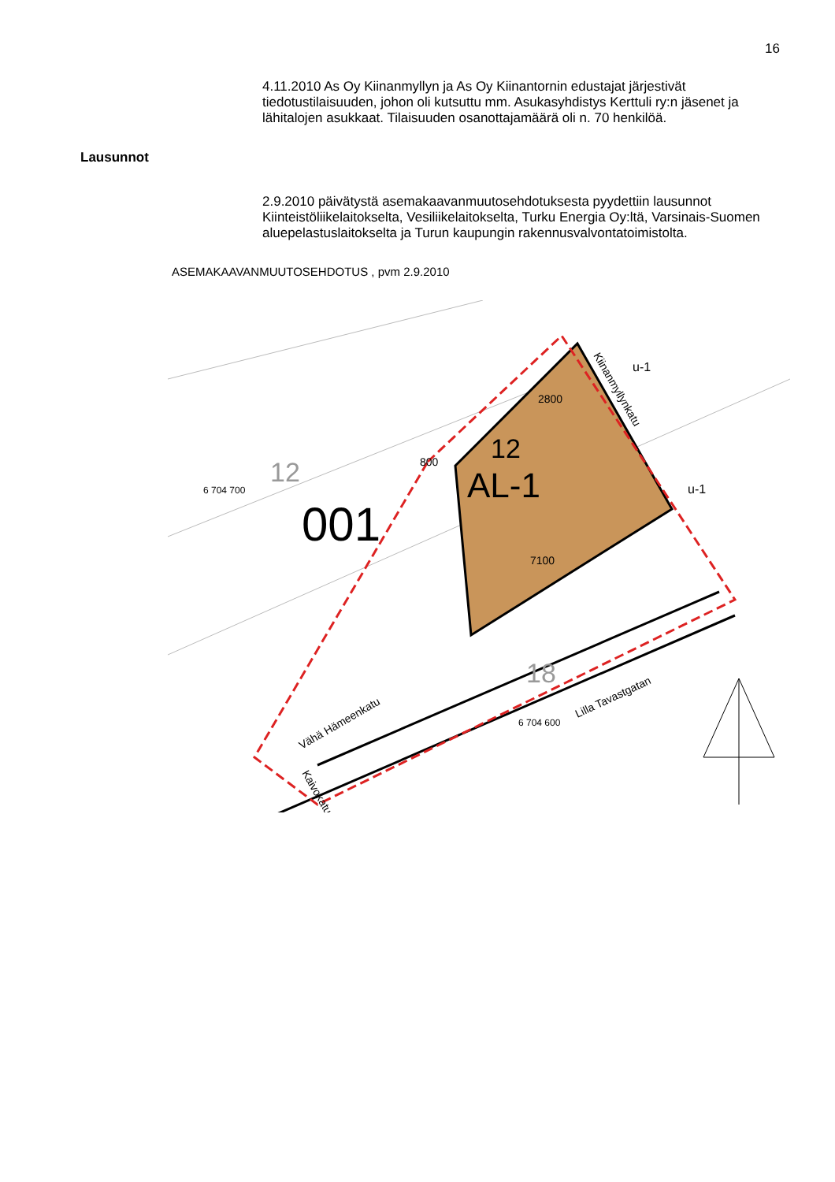16
4.11.2010 As Oy Kiinanmyllyn ja As Oy Kiinantornin edustajat järjestivät tiedotustilaisuuden, johon oli kutsuttu mm. Asukasyhdistys Kerttuli ry:n jäsenet ja lähitalojen asukkaat. Tilaisuuden osanottajamäärä oli n. 70 henkilöä.
Lausunnot
2.9.2010 päivätystä asemakaavanmuutosehdotuksesta pyydettiin lausunnot Kiinteistöliikelaitokselta, Vesiliikelaitokselta, Turku Energia Oy:ltä, Varsinais-Suomen aluepelastuslaitokselta ja Turun kaupungin rakennusvalvontatoimistolta.
ASEMAKAAVANMUUTOSEHDOTUS , pvm 2.9.2010
AL-1
12
001
12
6 704 700
18
6 704 600
7100
2800
800
u-1
u-1
Lilla Tavastgatan
Vähä Hämeenkatu
Kiinanmyllynkatu
Kaivokatu